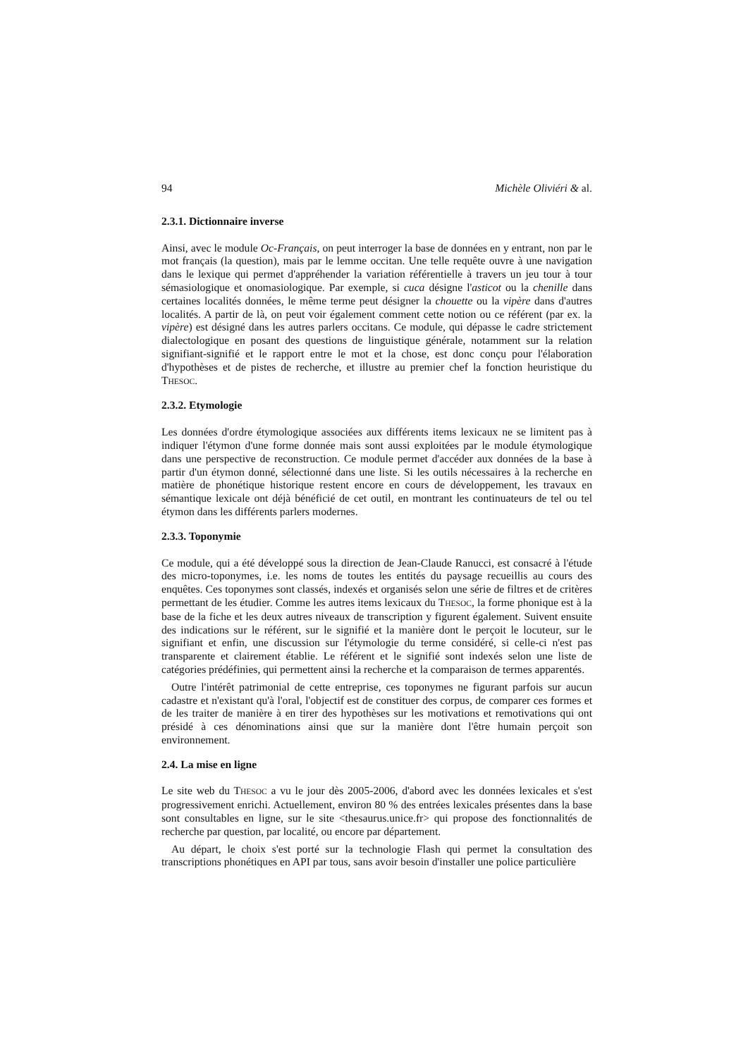94 Michèle Oliviéri & al.
2.3.1. Dictionnaire inverse
Ainsi, avec le module Oc-Français, on peut interroger la base de données en y entrant, non par le mot français (la question), mais par le lemme occitan. Une telle requête ouvre à une navigation dans le lexique qui permet d'appréhender la variation référentielle à travers un jeu tour à tour sémasiologique et onomasiologique. Par exemple, si cuca désigne l'asticot ou la chenille dans certaines localités données, le même terme peut désigner la chouette ou la vipère dans d'autres localités. A partir de là, on peut voir également comment cette notion ou ce référent (par ex. la vipère) est désigné dans les autres parlers occitans. Ce module, qui dépasse le cadre strictement dialectologique en posant des questions de linguistique générale, notamment sur la relation signifiant-signifié et le rapport entre le mot et la chose, est donc conçu pour l'élaboration d'hypothèses et de pistes de recherche, et illustre au premier chef la fonction heuristique du THESOC.
2.3.2. Etymologie
Les données d'ordre étymologique associées aux différents items lexicaux ne se limitent pas à indiquer l'étymon d'une forme donnée mais sont aussi exploitées par le module étymologique dans une perspective de reconstruction. Ce module permet d'accéder aux données de la base à partir d'un étymon donné, sélectionné dans une liste. Si les outils nécessaires à la recherche en matière de phonétique historique restent encore en cours de développement, les travaux en sémantique lexicale ont déjà bénéficié de cet outil, en montrant les continuateurs de tel ou tel étymon dans les différents parlers modernes.
2.3.3. Toponymie
Ce module, qui a été développé sous la direction de Jean-Claude Ranucci, est consacré à l'étude des micro-toponymes, i.e. les noms de toutes les entités du paysage recueillis au cours des enquêtes. Ces toponymes sont classés, indexés et organisés selon une série de filtres et de critères permettant de les étudier. Comme les autres items lexicaux du THESOC, la forme phonique est à la base de la fiche et les deux autres niveaux de transcription y figurent également. Suivent ensuite des indications sur le référent, sur le signifié et la manière dont le perçoit le locuteur, sur le signifiant et enfin, une discussion sur l'étymologie du terme considéré, si celle-ci n'est pas transparente et clairement établie. Le référent et le signifié sont indexés selon une liste de catégories prédéfinies, qui permettent ainsi la recherche et la comparaison de termes apparentés.
Outre l'intérêt patrimonial de cette entreprise, ces toponymes ne figurant parfois sur aucun cadastre et n'existant qu'à l'oral, l'objectif est de constituer des corpus, de comparer ces formes et de les traiter de manière à en tirer des hypothèses sur les motivations et remotivations qui ont présidé à ces dénominations ainsi que sur la manière dont l'être humain perçoit son environnement.
2.4. La mise en ligne
Le site web du THESOC a vu le jour dès 2005-2006, d'abord avec les données lexicales et s'est progressivement enrichi. Actuellement, environ 80 % des entrées lexicales présentes dans la base sont consultables en ligne, sur le site <thesaurus.unice.fr> qui propose des fonctionnalités de recherche par question, par localité, ou encore par département.
Au départ, le choix s'est porté sur la technologie Flash qui permet la consultation des transcriptions phonétiques en API par tous, sans avoir besoin d'installer une police particulière